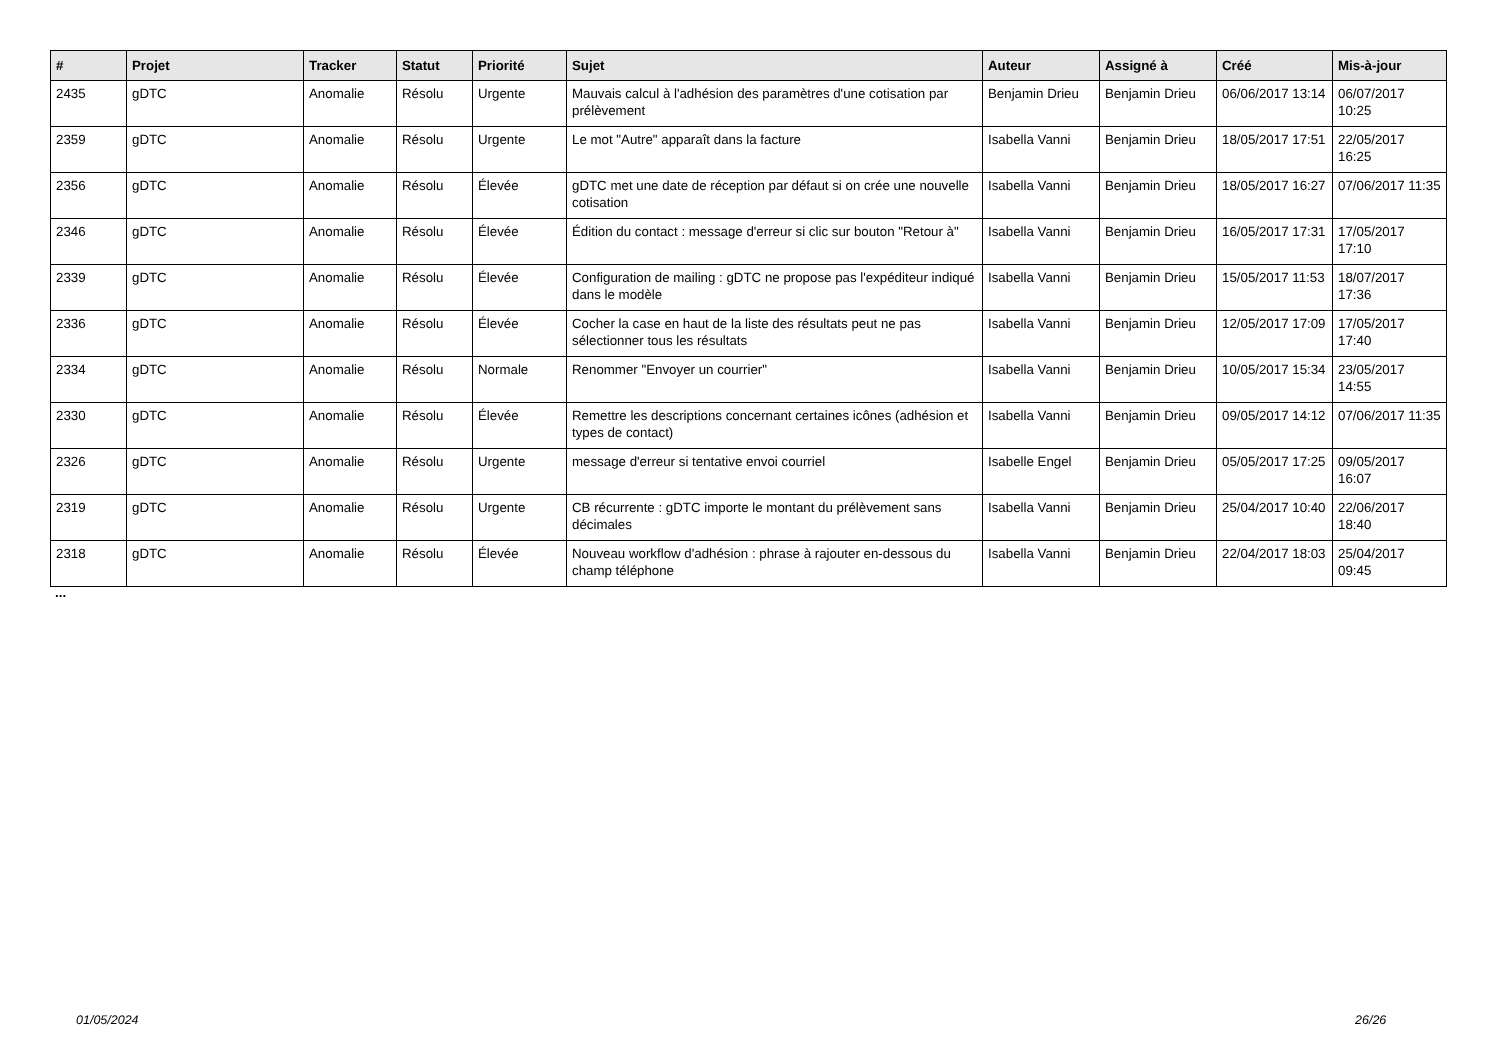| # | Projet | Tracker | Statut | Priorité | Sujet | Auteur | Assigné à | Créé | Mis-à-jour |
| --- | --- | --- | --- | --- | --- | --- | --- | --- | --- |
| 2435 | gDTC | Anomalie | Résolu | Urgente | Mauvais calcul à l'adhésion des paramètres d'une cotisation par prélèvement | Benjamin Drieu | Benjamin Drieu | 06/06/2017 13:14 | 06/07/2017 10:25 |
| 2359 | gDTC | Anomalie | Résolu | Urgente | Le mot "Autre" apparaît dans la facture | Isabella Vanni | Benjamin Drieu | 18/05/2017 17:51 | 22/05/2017 16:25 |
| 2356 | gDTC | Anomalie | Résolu | Élevée | gDTC met une date de réception par défaut si on crée une nouvelle cotisation | Isabella Vanni | Benjamin Drieu | 18/05/2017 16:27 | 07/06/2017 11:35 |
| 2346 | gDTC | Anomalie | Résolu | Élevée | Édition du contact : message d'erreur si clic sur bouton "Retour à" | Isabella Vanni | Benjamin Drieu | 16/05/2017 17:31 | 17/05/2017 17:10 |
| 2339 | gDTC | Anomalie | Résolu | Élevée | Configuration de mailing : gDTC ne propose pas l'expéditeur indiqué dans le modèle | Isabella Vanni | Benjamin Drieu | 15/05/2017 11:53 | 18/07/2017 17:36 |
| 2336 | gDTC | Anomalie | Résolu | Élevée | Cocher la case en haut de la liste des résultats peut ne pas sélectionner tous les résultats | Isabella Vanni | Benjamin Drieu | 12/05/2017 17:09 | 17/05/2017 17:40 |
| 2334 | gDTC | Anomalie | Résolu | Normale | Renommer "Envoyer un courrier" | Isabella Vanni | Benjamin Drieu | 10/05/2017 15:34 | 23/05/2017 14:55 |
| 2330 | gDTC | Anomalie | Résolu | Élevée | Remettre les descriptions concernant certaines icônes (adhésion et types de contact) | Isabella Vanni | Benjamin Drieu | 09/05/2017 14:12 | 07/06/2017 11:35 |
| 2326 | gDTC | Anomalie | Résolu | Urgente | message d'erreur si tentative envoi courriel | Isabelle Engel | Benjamin Drieu | 05/05/2017 17:25 | 09/05/2017 16:07 |
| 2319 | gDTC | Anomalie | Résolu | Urgente | CB récurrente : gDTC importe le montant du prélèvement sans décimales | Isabella Vanni | Benjamin Drieu | 25/04/2017 10:40 | 22/06/2017 18:40 |
| 2318 | gDTC | Anomalie | Résolu | Élevée | Nouveau workflow d'adhésion : phrase à rajouter en-dessous du champ téléphone | Isabella Vanni | Benjamin Drieu | 22/04/2017 18:03 | 25/04/2017 09:45 |
...
01/05/2024 26/26